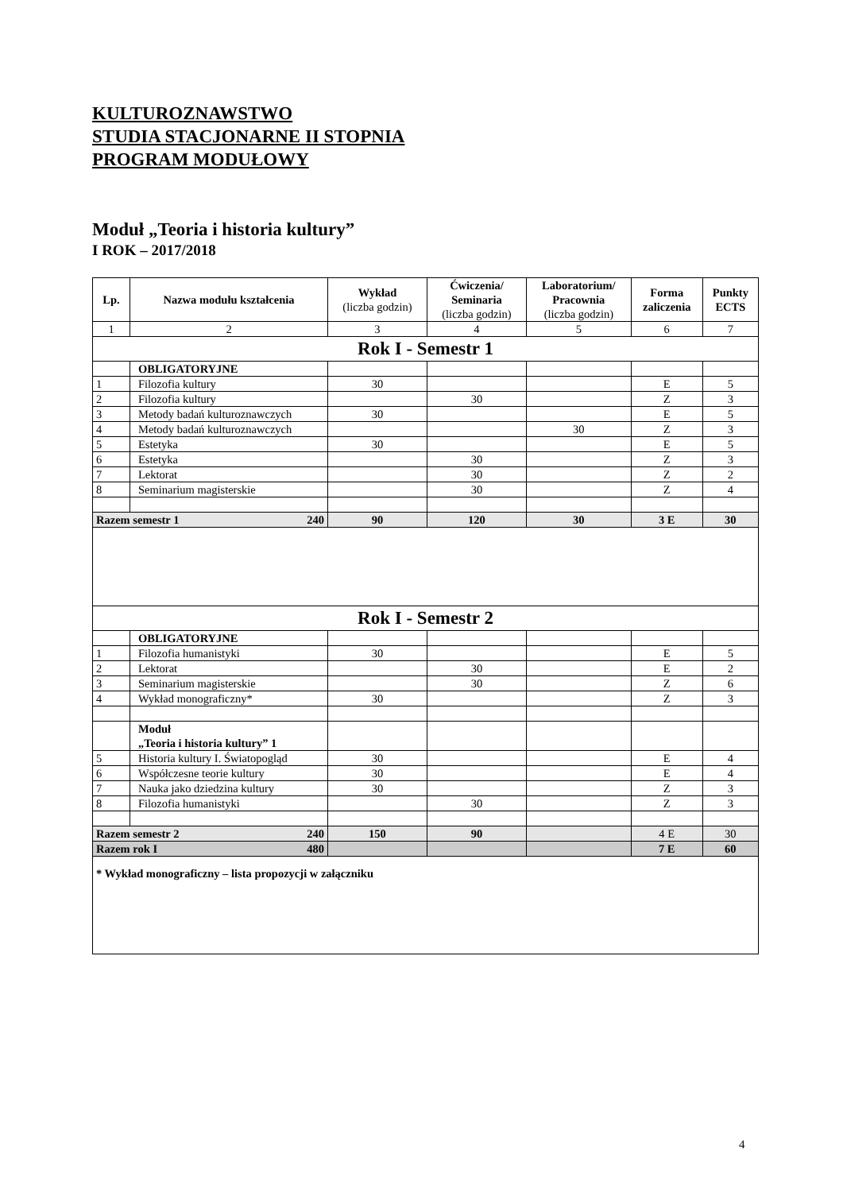KULTUROZNAWSTWO
STUDIA STACJONARNE II STOPNIA
PROGRAM MODUŁOWY
Moduł „Teoria i historia kultury”
I ROK – 2017/2018
| Lp. | Nazwa modułu kształcenia | Wykład (liczba godzin) | Ćwiczenia/ Seminaria (liczba godzin) | Laboratorium/ Pracownia (liczba godzin) | Forma zaliczenia | Punkty ECTS |
| --- | --- | --- | --- | --- | --- | --- |
| 1 | 2 | 3 | 4 | 5 | 6 | 7 |
| Rok I - Semestr 1 | | | | | | |
| | OBLIGATORYJNE | | | | | |
| 1 | Filozofia kultury | 30 | | | E | 5 |
| 2 | Filozofia kultury | | 30 | | Z | 3 |
| 3 | Metody badań kulturoznawczych | 30 | | | E | 5 |
| 4 | Metody badań kulturoznawczych | | | 30 | Z | 3 |
| 5 | Estetyka | 30 | | | E | 5 |
| 6 | Estetyka | | 30 | | Z | 3 |
| 7 | Lektorat | | 30 | | Z | 2 |
| 8 | Seminarium magisterskie | | 30 | | Z | 4 |
| Razem semestr 1 240 | | 90 | 120 | 30 | 3 E | 30 |
| Rok I - Semestr 2 | | | | | | |
| | OBLIGATORYJNE | | | | | |
| 1 | Filozofia humanistyki | 30 | | | E | 5 |
| 2 | Lektorat | | 30 | | E | 2 |
| 3 | Seminarium magisterskie | | 30 | | Z | 6 |
| 4 | Wykład monograficzny* | 30 | | | Z | 3 |
| | Moduł „Teoria i historia kultury” 1 | | | | | |
| 5 | Historia kultury I. Światopogląd | 30 | | | E | 4 |
| 6 | Współczesne teorie kultury | 30 | | | E | 4 |
| 7 | Nauka jako dziedzina kultury | 30 | | | Z | 3 |
| 8 | Filozofia humanistyki | | 30 | | Z | 3 |
| Razem semestr 2 240 | | 150 | 90 | | 4 E | 30 |
| Razem rok I 480 | | | | | 7 E | 60 |
| * Wykład monograficzny – lista propozycji w załączniku | | | | | | |
4